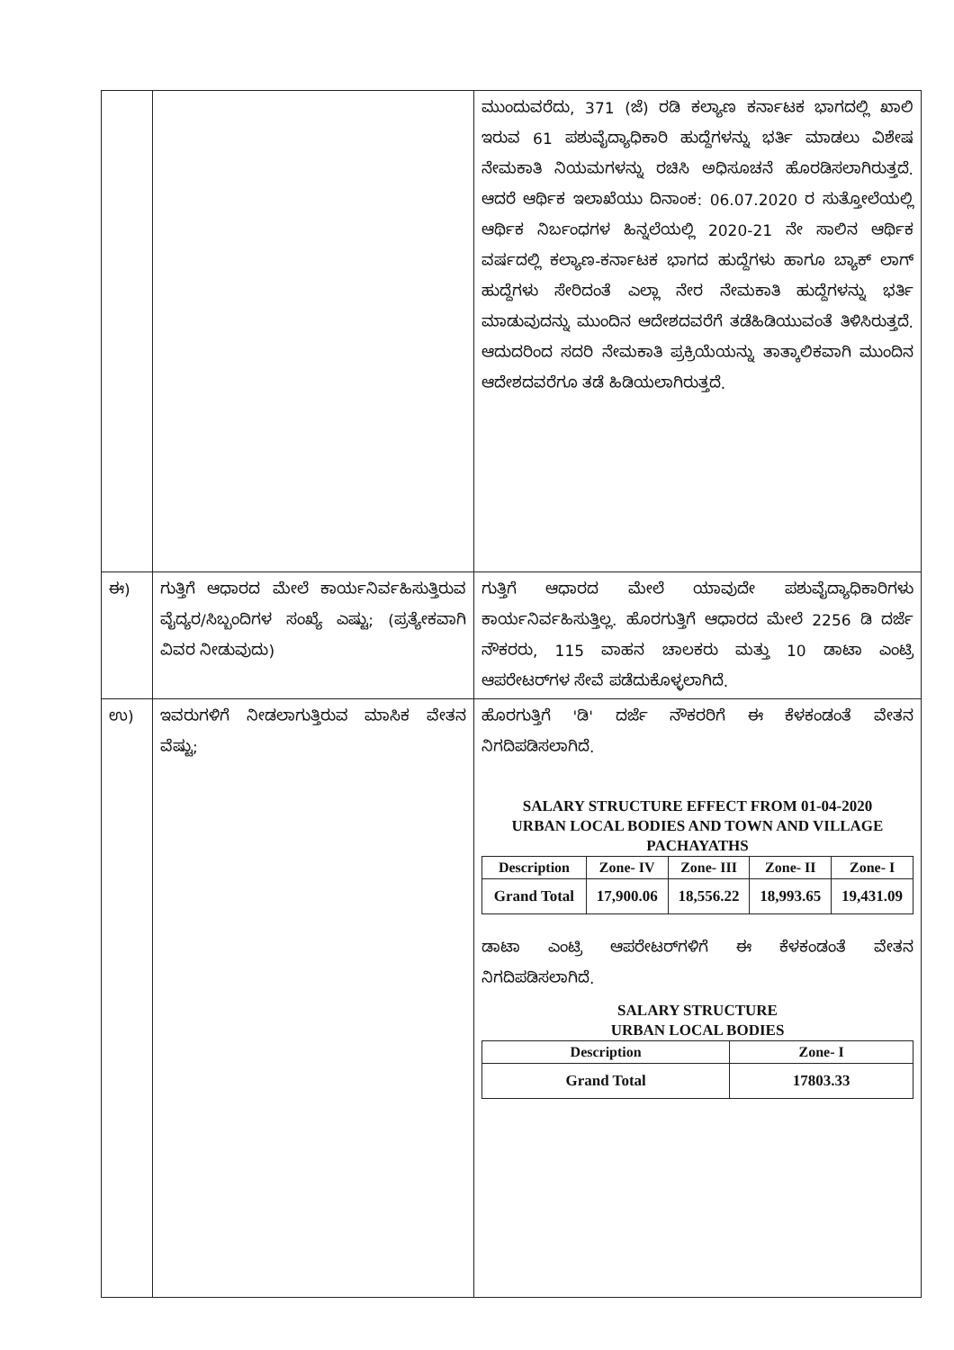| | | ಮುಂದುವರೆದು, 371 (ಜೆ) ರಡಿ ಕಲ್ಯಾಣ ಕರ್ನಾಟಕ ಭಾಗದಲ್ಲಿ ಖಾಲಿ ಇರುವ 61 ಪಶುವೈದ್ಯಾಧಿಕಾರಿ ಹುದ್ದೆಗಳನ್ನು ಭರ್ತಿ ಮಾಡಲು ವಿಶೇಷ ನೇಮಕಾತಿ ನಿಯಮಗಳನ್ನು ರಚಿಸಿ ಅಧಿಸೂಚನೆ ಹೊರಡಿಸಲಾಗಿರುತ್ತದೆ. ಆದರೆ ಆರ್ಥಿಕ ಇಲಾಖೆಯು ದಿನಾಂಕ: 06.07.2020 ರ ಸುತ್ತೋಲೆಯಲ್ಲಿ ಆರ್ಥಿಕ ನಿರ್ಬಂಧಗಳ ಹಿನ್ನಲೆಯಲ್ಲಿ 2020-21 ನೇ ಸಾಲಿನ ಆರ್ಥಿಕ ವರ್ಷದಲ್ಲಿ ಕಲ್ಯಾಣ-ಕರ್ನಾಟಕ ಭಾಗದ ಹುದ್ದೆಗಳು ಹಾಗೂ ಬ್ಯಾಕ್ ಲಾಗ್ ಹುದ್ದೆಗಳು ಸೇರಿದಂತೆ ಎಲ್ಲಾ ನೇರ ನೇಮಕಾತಿ ಹುದ್ದೆಗಳನ್ನು ಭರ್ತಿ ಮಾಡುವುದನ್ನು ಮುಂದಿನ ಆದೇಶದವರೆಗೆ ತಡೆಹಿಡಿಯುವಂತೆ ತಿಳಿಸಿರುತ್ತದೆ. ಆದುದರಿಂದ ಸದರಿ ನೇಮಕಾತಿ ಪ್ರಕ್ರಿಯೆಯನ್ನು ತಾತ್ಕಾಲಿಕವಾಗಿ ಮುಂದಿನ ಆದೇಶದವರೆಗೂ ತಡೆ ಹಿಡಿಯಲಾಗಿರುತ್ತದೆ. |
| ಈ) | ಗುತ್ತಿಗೆ ಆಧಾರದ ಮೇಲೆ ಕಾರ್ಯನಿರ್ವಹಿಸುತ್ತಿರುವ ವೈದ್ಯರ/ಸಿಬ್ಬಂದಿಗಳ ಸಂಖ್ಯೆ ಎಷ್ಟು; (ಪ್ರತ್ಯೇಕವಾಗಿ ವಿವರ ನೀಡುವುದು) | ಗುತ್ತಿಗೆ ಆಧಾರದ ಮೇಲೆ ಯಾವುದೇ ಪಶುವೈದ್ಯಾಧಿಕಾರಿಗಳು ಕಾರ್ಯನಿರ್ವಹಿಸುತ್ತಿಲ್ಲ. ಹೊರಗುತ್ತಿಗೆ ಆಧಾರದ ಮೇಲೆ 2256 ಡಿ ದರ್ಜೆ ನೌಕರರು, 115 ವಾಹನ ಚಾಲಕರು ಮತ್ತು 10 ಡಾಟಾ ಎಂಟ್ರಿ ಆಪರೇಟರ್‌ಗಳ ಸೇವೆ ಪಡೆದುಕೊಳ್ಳಲಾಗಿದೆ. |
| ಉ) | ಇವರುಗಳಿಗೆ ನೀಡಲಾಗುತ್ತಿರುವ ಮಾಸಿಕ ವೇತನ ವೆಷ್ಟು; | ಹೊರಗುತ್ತಿಗೆ 'ಡಿ' ದರ್ಜೆ ನೌಕರರಿಗೆ ಈ ಕೆಳಕಂಡಂತೆ ವೇತನ ನಿಗದಿಪಡಿಸಲಾಗಿದೆ. SALARY STRUCTURE EFFECT FROM 01-04-2020 URBAN LOCAL BODIES AND TOWN AND VILLAGE PACHAYATHS / Description / Zone- IV / Zone- III / Zone- II / Zone- I / / --- / --- / --- / --- / --- / / Grand Total / 17,900.06 / 18,556.22 / 18,993.65 / 19,431.09 / ಡಾಟಾ ಎಂಟ್ರಿ ಆಪರೇಟರ್‌ಗಳಿಗೆ ಈ ಕೆಳಕಂಡಂತೆ ವೇತನ ನಿಗದಿಪಡಿಸಲಾಗಿದೆ. SALARY STRUCTURE URBAN LOCAL BODIES / Description / Zone- I / / --- / --- / / Grand Total / 17803.33 / |